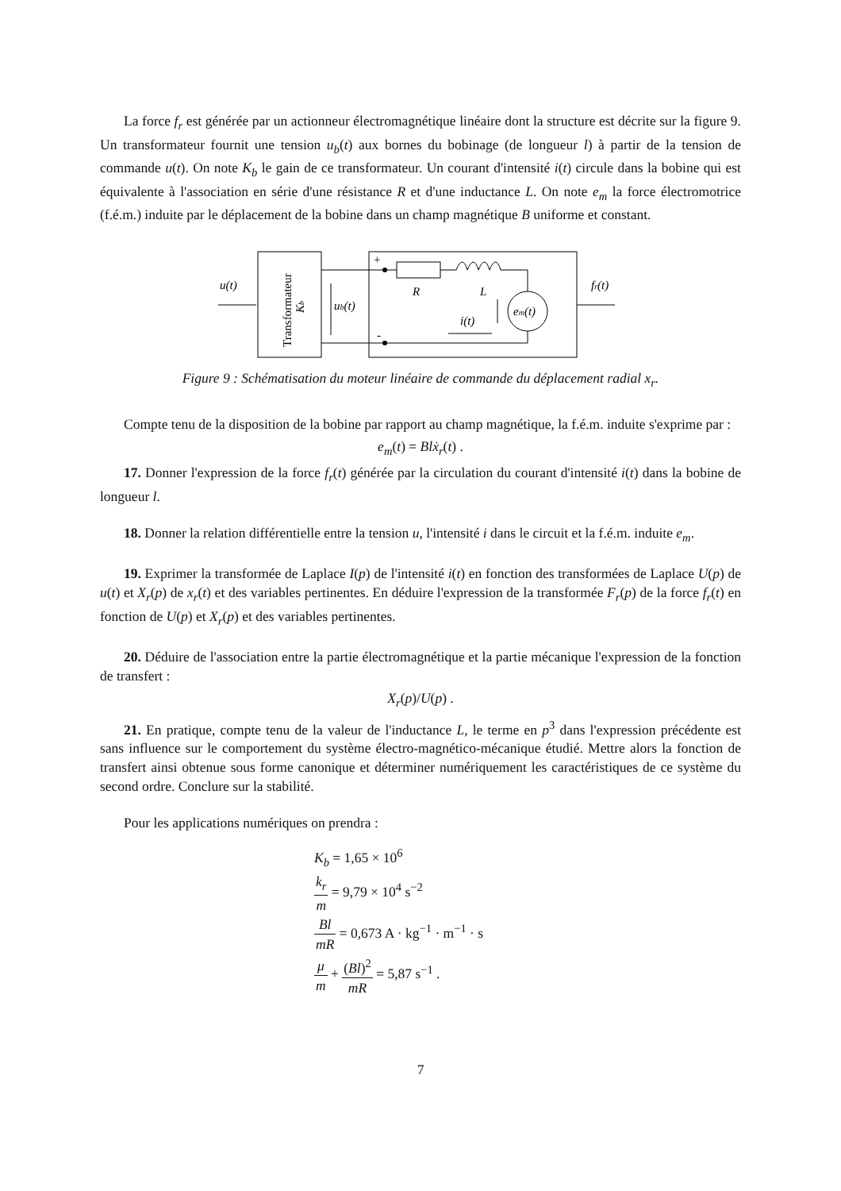La force f<sub>r</sub> est générée par un actionneur électromagnétique linéaire dont la structure est décrite sur la figure 9. Un transformateur fournit une tension u<sub>b</sub>(t) aux bornes du bobinage (de longueur l) à partir de la tension de commande u(t). On note K<sub>b</sub> le gain de ce transformateur. Un courant d'intensité i(t) circule dans la bobine qui est équivalente à l'association en série d'une résistance R et d'une inductance L. On note e<sub>m</sub> la force électromotrice (f.é.m.) induite par le déplacement de la bobine dans un champ magnétique B uniforme et constant.
u(t)
Transformateur
Kb
ub(t)
+
-
em(t)
R
L
i(t)
fr(t)
Figure 9 : Schématisation du moteur linéaire de commande du déplacement radial x<sub>r</sub>.
Compte tenu de la disposition de la bobine par rapport au champ magnétique, la f.é.m. induite s'exprime par :
e<sub>m</sub>(t) = Bl ẋ<sub>r</sub>(t) .
17. Donner l'expression de la force f<sub>r</sub>(t) générée par la circulation du courant d'intensité i(t) dans la bobine de longueur l.
18. Donner la relation différentielle entre la tension u, l'intensité i dans le circuit et la f.é.m. induite e<sub>m</sub>.
19. Exprimer la transformée de Laplace I(p) de l'intensité i(t) en fonction des transformées de Laplace U(p) de u(t) et X<sub>r</sub>(p) de x<sub>r</sub>(t) et des variables pertinentes. En déduire l'expression de la transformée F<sub>r</sub>(p) de la force f<sub>r</sub>(t) en fonction de U(p) et X<sub>r</sub>(p) et des variables pertinentes.
20. Déduire de l'association entre la partie électromagnétique et la partie mécanique l'expression de la fonction de transfert :
X<sub>r</sub>(p)/U(p) .
21. En pratique, compte tenu de la valeur de l'inductance L, le terme en p<sup>3</sup> dans l'expression précédente est sans influence sur le comportement du système électro-magnético-mécanique étudié. Mettre alors la fonction de transfert ainsi obtenue sous forme canonique et déterminer numériquement les caractéristiques de ce système du second ordre. Conclure sur la stabilité.
Pour les applications numériques on prendra :
K<sub>b</sub> = 1,65 × 10<sup>6</sup>
k<sub>r</sub> m = 9,79 × 10<sup>4</sup> s<sup>−2</sup>
Bl mR = 0,673 A · kg<sup>−1</sup> · m<sup>−1</sup> · s
μ m + (Bl)<sup>2</sup> mR = 5,87 s<sup>−1</sup> .
7